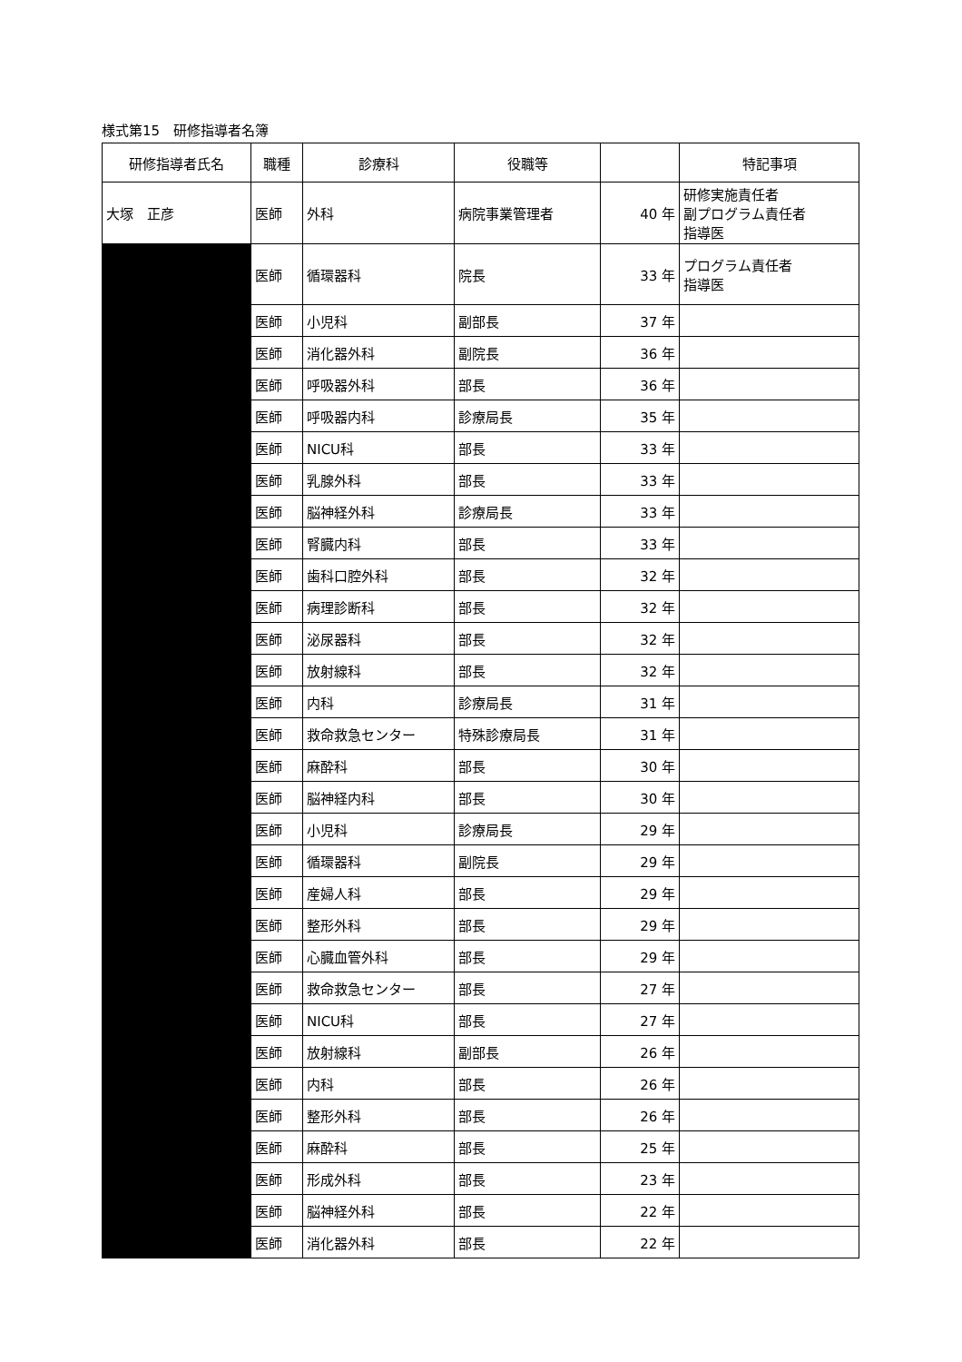様式第15　研修指導者名簿
| 研修指導者氏名 | 職種 | 診療科 | 役職等 | | 特記事項 |
| --- | --- | --- | --- | --- | --- |
| 大塚 正彦 | 医師 | 外科 | 病院事業管理者 | 40 年 | 研修実施責任者 副プログラム責任者 指導医 |
| | 医師 | 循環器科 | 院長 | 33 年 | プログラム責任者 指導医 |
| | 医師 | 小児科 | 副部長 | 37 年 | |
| | 医師 | 消化器外科 | 副院長 | 36 年 | |
| | 医師 | 呼吸器外科 | 部長 | 36 年 | |
| | 医師 | 呼吸器内科 | 診療局長 | 35 年 | |
| | 医師 | NICU科 | 部長 | 33 年 | |
| | 医師 | 乳腺外科 | 部長 | 33 年 | |
| | 医師 | 脳神経外科 | 診療局長 | 33 年 | |
| | 医師 | 腎臓内科 | 部長 | 33 年 | |
| | 医師 | 歯科口腔外科 | 部長 | 32 年 | |
| | 医師 | 病理診断科 | 部長 | 32 年 | |
| | 医師 | 泌尿器科 | 部長 | 32 年 | |
| | 医師 | 放射線科 | 部長 | 32 年 | |
| | 医師 | 内科 | 診療局長 | 31 年 | |
| | 医師 | 救命救急センター | 特殊診療局長 | 31 年 | |
| | 医師 | 麻酔科 | 部長 | 30 年 | |
| | 医師 | 脳神経内科 | 部長 | 30 年 | |
| | 医師 | 小児科 | 診療局長 | 29 年 | |
| | 医師 | 循環器科 | 副院長 | 29 年 | |
| | 医師 | 産婦人科 | 部長 | 29 年 | |
| | 医師 | 整形外科 | 部長 | 29 年 | |
| | 医師 | 心臓血管外科 | 部長 | 29 年 | |
| | 医師 | 救命救急センター | 部長 | 27 年 | |
| | 医師 | NICU科 | 部長 | 27 年 | |
| | 医師 | 放射線科 | 副部長 | 26 年 | |
| | 医師 | 内科 | 部長 | 26 年 | |
| | 医師 | 整形外科 | 部長 | 26 年 | |
| | 医師 | 麻酔科 | 部長 | 25 年 | |
| | 医師 | 形成外科 | 部長 | 23 年 | |
| | 医師 | 脳神経外科 | 部長 | 22 年 | |
| | 医師 | 消化器外科 | 部長 | 22 年 | |